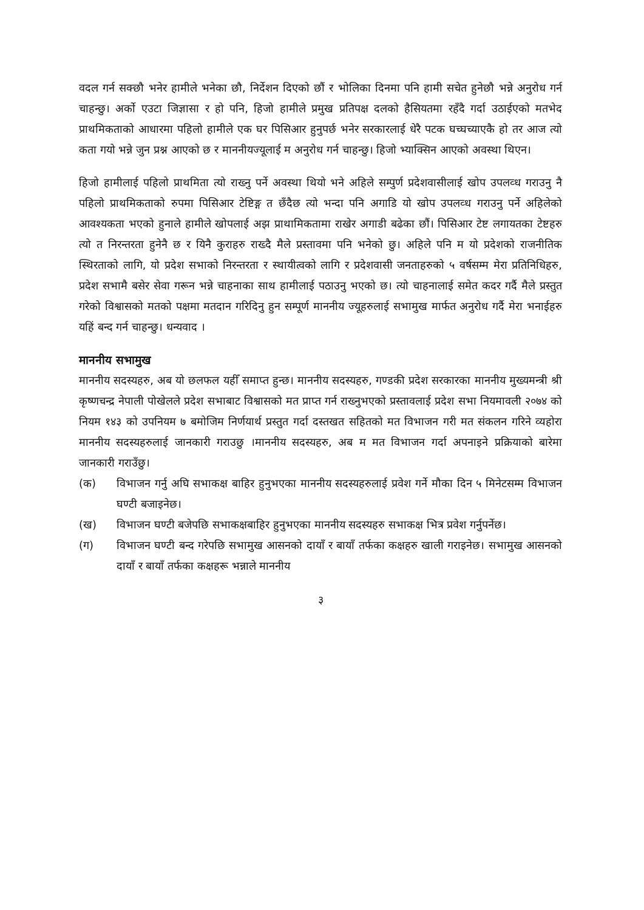वदल गर्न सक्छौ भनेर हामीले भनेका छौ, निर्देशन दिएको छौं र भोलिका दिनमा पनि हामी सचेत हुनेछौ भन्ने अनुरोध गर्न चाहन्छु। अर्को एउटा जिज्ञासा र हो पनि, हिजो हामीले प्रमुख प्रतिपक्ष दलको हैसियतमा रहँदै गर्दा उठाईएको मतभेद प्राथमिकताको आधारमा पहिलो हामीले एक घर पिसिआर हुनुपर्छ भनेर सरकारलाई धेरै पटक घच्घच्याएकै हो तर आज त्यो कता गयो भन्ने जुन प्रश्न आएको छ र माननीयज्यूलाई म अनुरोध गर्न चाहन्छु। हिजो भ्याक्सिन आएको अवस्था थिएन।
हिजो हामीलाई पहिलो प्राथमिता त्यो राख्नु पर्ने अवस्था थियो भने अहिले सम्पुर्ण प्रदेशवासीलाई खोप उपलव्ध गराउनु नै पहिलो प्राथमिकताको रुपमा पिसिआर टेष्टिङ्ग त छँदैछ त्यो भन्दा पनि अगाडि यो खोप उपलव्ध गराउनु पर्ने अहिलेको आवश्यकता भएको हुनाले हामीले खोपलाई अझ प्राथामिकतामा राखेर अगाडी बढेका छौं। पिसिआर टेष्ट लगायतका टेष्टहरु त्यो त निरन्तरता हुनेनै छ र यिनै कुराहरु राख्दै मैले प्रस्तावमा पनि भनेको छु। अहिले पनि म यो प्रदेशको राजनीतिक स्थिरताको लागि, यो प्रदेश सभाको निरन्तरता र स्थायीत्वको लागि र प्रदेशवासी जनताहरुको ५ वर्षसम्म मेरा प्रतिनिधिहरु, प्रदेश सभामै बसेर सेवा गरून भन्ने चाहनाका साथ हामीलाई पठाउनु भएको छ। त्यो चाहनालाई समेत कदर गर्दै मैले प्रस्तुत गरेको विश्वासको मतको पक्षमा मतदान गरिदिनु हुन सम्पूर्ण माननीय ज्यूहरुलाई सभामुख मार्फत अनुरोध गर्दै मेरा भनाईहरु यहिं बन्द गर्न चाहन्छु। धन्यवाद ।
माननीय सभामुख
माननीय सदस्यहरु, अब यो छलफल यहीँ समाप्त हुन्छ। माननीय सदस्यहरु, गण्डकी प्रदेश सरकारका माननीय मुख्यमन्त्री श्री कृष्णचन्द्र नेपाली पोखेलले प्रदेश सभाबाट विश्वासको मत प्राप्त गर्न राख्नुभएको प्रस्तावलाई प्रदेश सभा नियमावली २०७४ को नियम १४३ को उपनियम ७ बमोजिम निर्णयार्थ प्रस्तुत गर्दा दस्तखत सहितको मत विभाजन गरी मत संकलन गरिने व्यहोरा माननीय सदस्यहरुलाई जानकारी गराउछु ।माननीय सदस्यहरु, अब म मत विभाजन गर्दा अपनाइने प्रक्रियाको बारेमा जानकारी गराउँछु।
(क) विभाजन गर्नु अघि सभाकक्ष बाहिर हुनुभएका माननीय सदस्यहरुलाई प्रवेश गर्ने मौका दिन ५ मिनेटसम्म विभाजन घण्टी बजाइनेछ।
(ख) विभाजन घण्टी बजेपछि सभाकक्षबाहिर हुनुभएका माननीय सदस्यहरु सभाकक्ष भित्र प्रवेश गर्नुपर्नेछ।
(ग) विभाजन घण्टी बन्द गरेपछि सभामुख आसनको दायाँ र बायाँ तर्फका कक्षहरु खाली गराइनेछ। सभामुख आसनको दायाँ र बायाँ तर्फका कक्षहरू भन्नाले माननीय
३